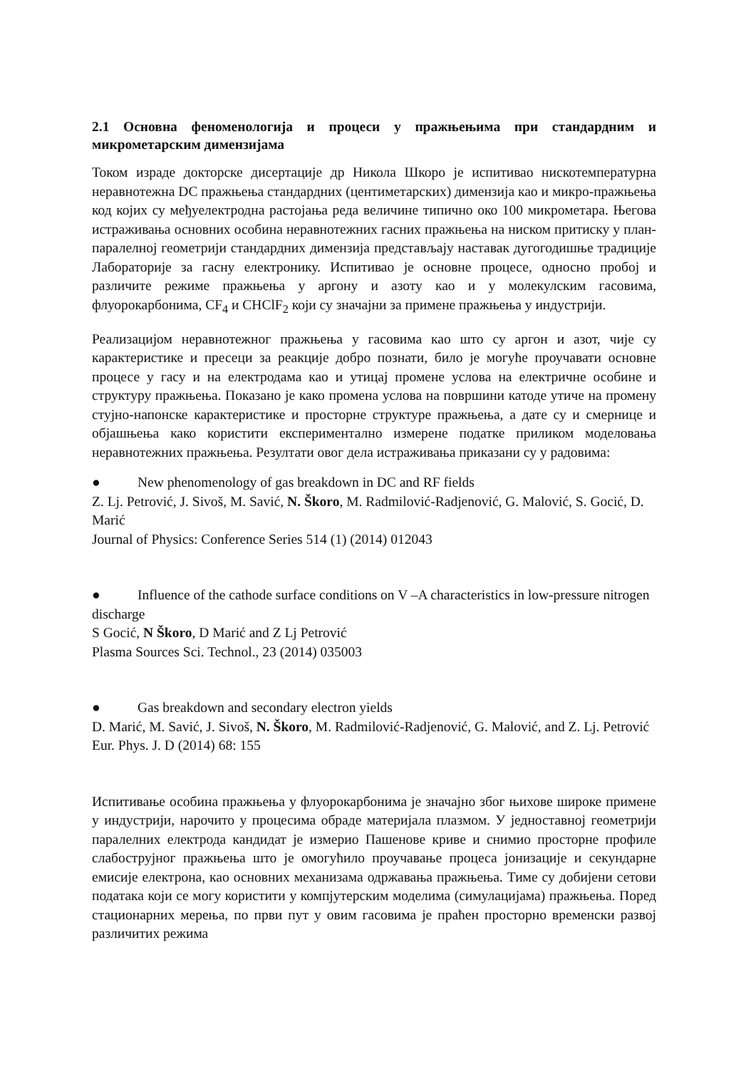2.1 Основна феноменологија и процеси у пражњењима при стандардним и микрометарским димензијама
Током израде докторске дисертације др Никола Шкоро је испитивао нискотемпературна неравнотежна DC пражњења стандардних (центиметарских) димензија као и микро-пражњења код којих су међуелектродна растојања реда величине типично око 100 микрометара. Његова истраживања основних особина неравнотежних гасних пражњења на ниском притиску у план-паралелној геометрији стандардних димензија представљају наставак дугогодишње традиције Лабораторије за гасну електронику. Испитивао је основне процесе, односно пробој и различите режиме пражњења у аргону и азоту као и у молекулским гасовима, флуорокарбонима, CF<sub>4</sub> и CHClF<sub>2</sub> који су значајни за примене пражњења у индустрији.
Реализацијом неравнотежног пражњења у гасовима као што су аргон и азот, чије су карактеристике и пресеци за реакције добро познати, било је могуће проучавати основне процесе у гасу и на електродама као и утицај промене услова на електричне особине и структуру пражњења. Показано је како промена услова на површини катоде утиче на промену стујно-напонске карактеристике и просторне структуре пражњења, а дате су и смернице и објашњења како користити експериментално измерене податке приликом моделовања неравнотежних пражњења. Резултати овог дела истраживања приказани су у радовима:
● New phenomenology of gas breakdown in DC and RF fields
Z. Lj. Petrović, J. Sivoš, M. Savić, N. Škoro, M. Radmilović-Radjenović, G. Malović, S. Gocić, D. Marić
Journal of Physics: Conference Series 514 (1) (2014) 012043
● Influence of the cathode surface conditions on V –A characteristics in low-pressure nitrogen discharge
S Gocić, N Škoro, D Marić and Z Lj Petrović
Plasma Sources Sci. Technol., 23 (2014) 035003
● Gas breakdown and secondary electron yields
D. Marić, M. Savić, J. Sivoš, N. Škoro, M. Radmilović-Radjenović, G. Malović, and Z. Lj. Petrović
Eur. Phys. J. D (2014) 68: 155
Испитивање особина пражњења у флуорокарбонима је значајно због њихове широке примене у индустрији, нарочито у процесима обраде материјала плазмом. У једноставној геометрији паралелних електрода кандидат је измерио Пашенове криве и снимио просторне профиле слабострујног пражњења што је омогућило проучавање процеса јонизације и секундарне емисије електрона, као основних механизама одржавања пражњења. Тиме су добијени сетови података који се могу користити у компјутерским моделима (симулацијама) пражњења. Поред стационарних мерења, по први пут у овим гасовима је праћен просторно временски развој различитих режима